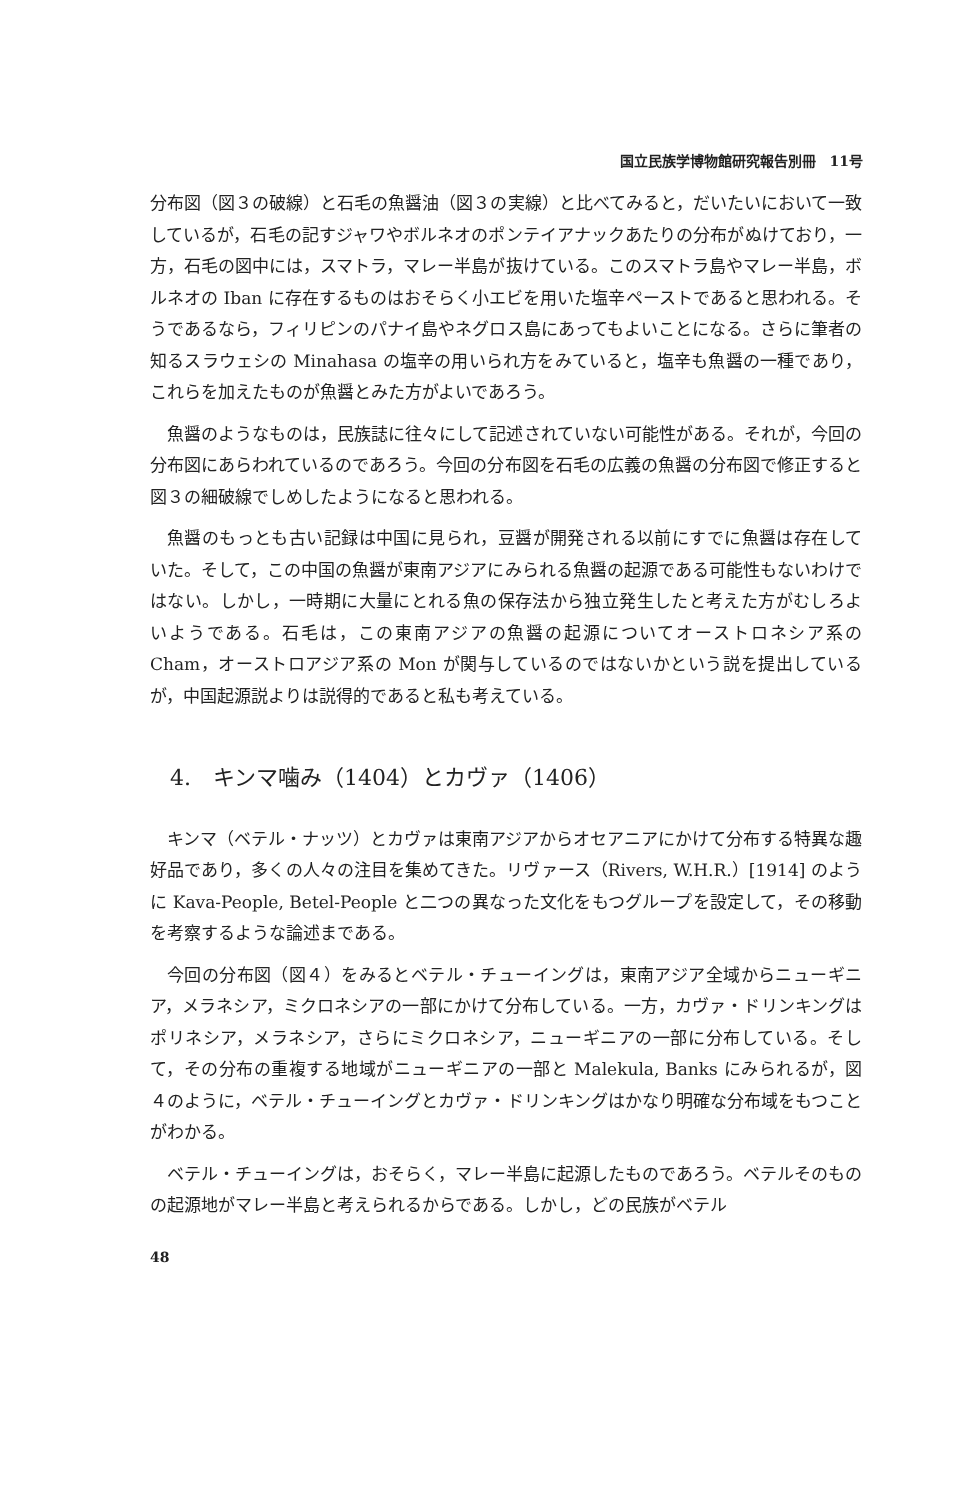国立民族学博物館研究報告別冊　11号
分布図（図３の破線）と石毛の魚醤油（図３の実線）と比べてみると，だいたいにおいて一致しているが，石毛の記すジャワやボルネオのポンテイアナックあたりの分布がぬけており，一方，石毛の図中には，スマトラ，マレー半島が抜けている。このスマトラ島やマレー半島，ボルネオの Iban に存在するものはおそらく小エビを用いた塩辛ペーストであると思われる。そうであるなら，フィリピンのパナイ島やネグロス島にあってもよいことになる。さらに筆者の知るスラウェシの Minahasa の塩辛の用いられ方をみていると，塩辛も魚醤の一種であり，これらを加えたものが魚醤とみた方がよいであろう。
魚醤のようなものは，民族誌に往々にして記述されていない可能性がある。それが，今回の分布図にあらわれているのであろう。今回の分布図を石毛の広義の魚醤の分布図で修正すると図３の細破線でしめしたようになると思われる。
魚醤のもっとも古い記録は中国に見られ，豆醤が開発される以前にすでに魚醤は存在していた。そして，この中国の魚醤が東南アジアにみられる魚醤の起源である可能性もないわけではない。しかし，一時期に大量にとれる魚の保存法から独立発生したと考えた方がむしろよいようである。石毛は，この東南アジアの魚醤の起源についてオーストロネシア系の Cham，オーストロアジア系の Mon が関与しているのではないかという説を提出しているが，中国起源説よりは説得的であると私も考えている。
4.　キンマ噛み（1404）とカヴァ（1406）
キンマ（ベテル・ナッツ）とカヴァは東南アジアからオセアニアにかけて分布する特異な趣好品であり，多くの人々の注目を集めてきた。リヴァース（Rivers, W.H.R.）[1914] のように Kava-People, Betel-People と二つの異なった文化をもつグループを設定して，その移動を考察するような論述まである。
今回の分布図（図４）をみるとベテル・チューイングは，東南アジア全域からニューギニア，メラネシア，ミクロネシアの一部にかけて分布している。一方，カヴァ・ドリンキングはポリネシア，メラネシア，さらにミクロネシア，ニューギニアの一部に分布している。そして，その分布の重複する地域がニューギニアの一部と Malekula, Banks にみられるが，図４のように，ベテル・チューイングとカヴァ・ドリンキングはかなり明確な分布域をもつことがわかる。
ベテル・チューイングは，おそらく，マレー半島に起源したものであろう。ベテルそのものの起源地がマレー半島と考えられるからである。しかし，どの民族がベテル
48